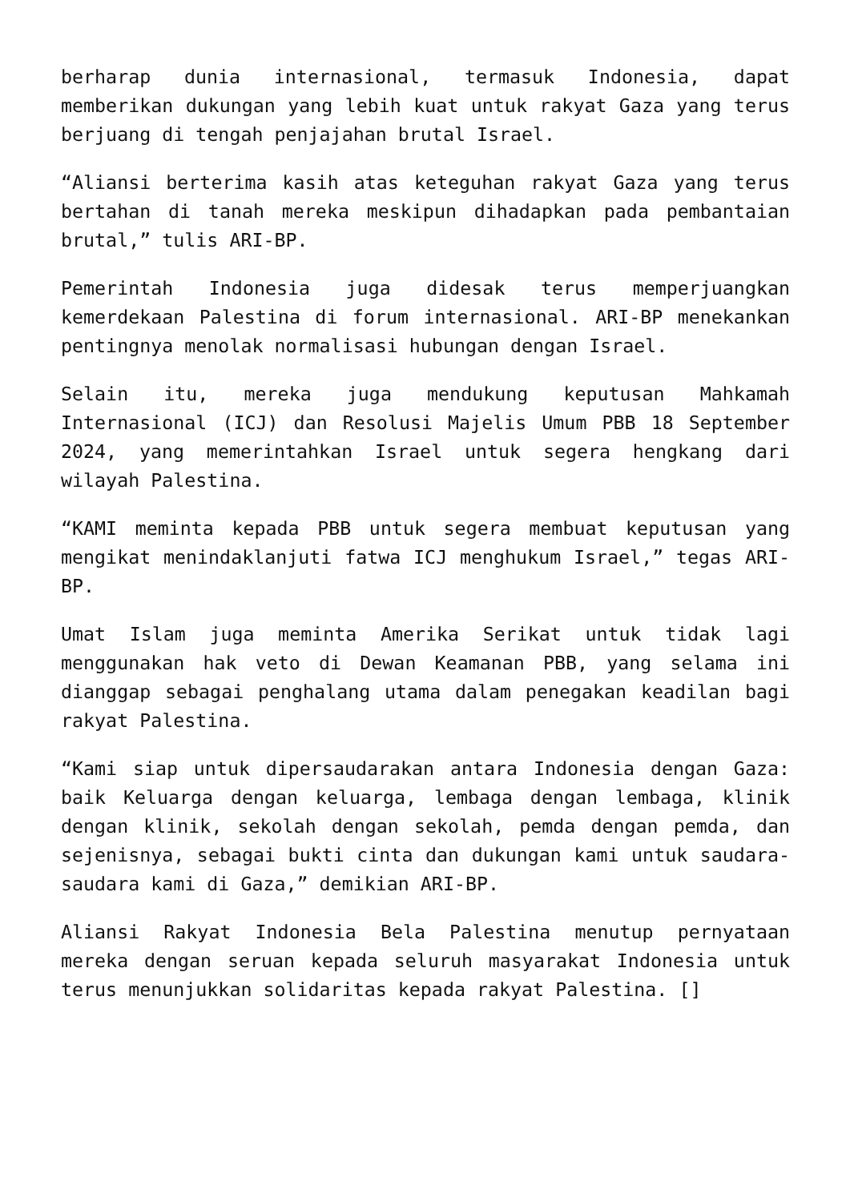berharap dunia internasional, termasuk Indonesia, dapat memberikan dukungan yang lebih kuat untuk rakyat Gaza yang terus berjuang di tengah penjajahan brutal Israel.
“Aliansi berterima kasih atas keteguhan rakyat Gaza yang terus bertahan di tanah mereka meskipun dihadapkan pada pembantaian brutal,” tulis ARI-BP.
Pemerintah Indonesia juga didesak terus memperjuangkan kemerdekaan Palestina di forum internasional. ARI-BP menekankan pentingnya menolak normalisasi hubungan dengan Israel.
Selain itu, mereka juga mendukung keputusan Mahkamah Internasional (ICJ) dan Resolusi Majelis Umum PBB 18 September 2024, yang memerintahkan Israel untuk segera hengkang dari wilayah Palestina.
“KAMI meminta kepada PBB untuk segera membuat keputusan yang mengikat menindaklanjuti fatwa ICJ menghukum Israel,” tegas ARI-BP.
Umat Islam juga meminta Amerika Serikat untuk tidak lagi menggunakan hak veto di Dewan Keamanan PBB, yang selama ini dianggap sebagai penghalang utama dalam penegakan keadilan bagi rakyat Palestina.
“Kami siap untuk dipersaudarakan antara Indonesia dengan Gaza: baik Keluarga dengan keluarga, lembaga dengan lembaga, klinik dengan klinik, sekolah dengan sekolah, pemda dengan pemda, dan sejenisnya, sebagai bukti cinta dan dukungan kami untuk saudara-saudara kami di Gaza,” demikian ARI-BP.
Aliansi Rakyat Indonesia Bela Palestina menutup pernyataan mereka dengan seruan kepada seluruh masyarakat Indonesia untuk terus menunjukkan solidaritas kepada rakyat Palestina. []